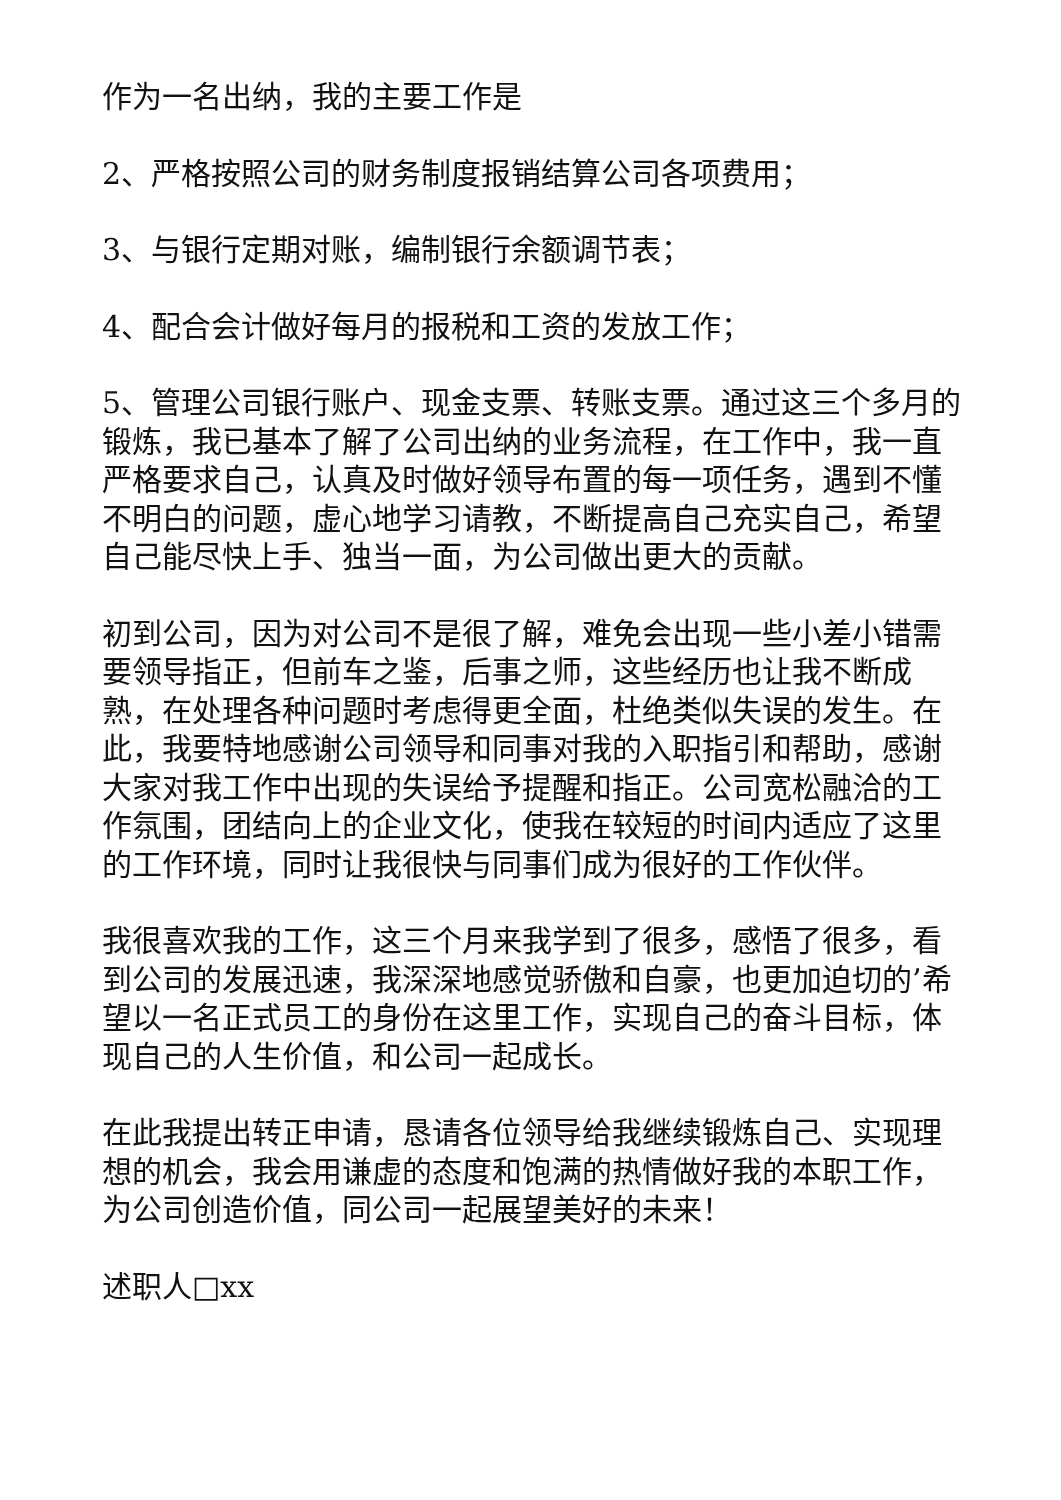作为一名出纳，我的主要工作是
2、严格按照公司的财务制度报销结算公司各项费用；
3、与银行定期对账，编制银行余额调节表；
4、配合会计做好每月的报税和工资的发放工作；
5、管理公司银行账户、现金支票、转账支票。通过这三个多月的锻炼，我已基本了解了公司出纳的业务流程，在工作中，我一直严格要求自己，认真及时做好领导布置的每一项任务，遇到不懂不明白的问题，虚心地学习请教，不断提高自己充实自己，希望自己能尽快上手、独当一面，为公司做出更大的贡献。
初到公司，因为对公司不是很了解，难免会出现一些小差小错需要领导指正，但前车之鉴，后事之师，这些经历也让我不断成熟，在处理各种问题时考虑得更全面，杜绝类似失误的发生。在此，我要特地感谢公司领导和同事对我的入职指引和帮助，感谢大家对我工作中出现的失误给予提醒和指正。公司宽松融洽的工作氛围，团结向上的企业文化，使我在较短的时间内适应了这里的工作环境，同时让我很快与同事们成为很好的工作伙伴。
我很喜欢我的工作，这三个月来我学到了很多，感悟了很多，看到公司的发展迅速，我深深地感觉骄傲和自豪，也更加迫切的’希望以一名正式员工的身份在这里工作，实现自己的奋斗目标，体现自己的人生价值，和公司一起成长。
在此我提出转正申请，恳请各位领导给我继续锻炼自己、实现理想的机会，我会用谦虚的态度和饱满的热情做好我的本职工作，为公司创造价值，同公司一起展望美好的未来！
述职人□xx